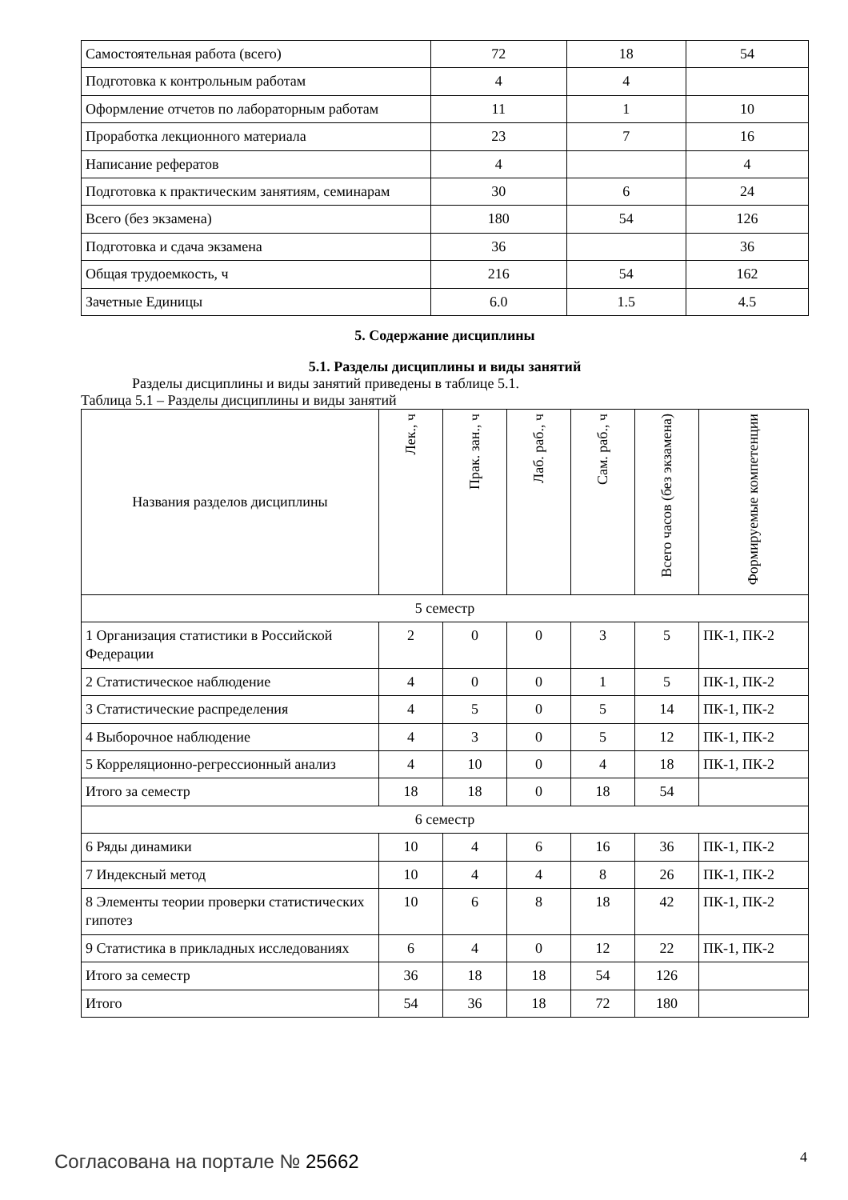| Самостоятельная работа (всего) | 72 | 18 | 54 |
| Подготовка к контрольным работам | 4 | 4 | |
| Оформление отчетов по лабораторным работам | 11 | 1 | 10 |
| Проработка лекционного материала | 23 | 7 | 16 |
| Написание рефератов | 4 | | 4 |
| Подготовка к практическим занятиям, семинарам | 30 | 6 | 24 |
| Всего (без экзамена) | 180 | 54 | 126 |
| Подготовка и сдача экзамена | 36 | | 36 |
| Общая трудоемкость, ч | 216 | 54 | 162 |
| Зачетные Единицы | 6.0 | 1.5 | 4.5 |
5. Содержание дисциплины
5.1. Разделы дисциплины и виды занятий
Разделы дисциплины и виды занятий приведены в таблице 5.1.
Таблица 5.1 – Разделы дисциплины и виды занятий
| Названия разделов дисциплины | Лек., ч | Прак. зан., ч | Лаб. раб., ч | Сам. раб., ч | Всего часов (без экзамена) | Формируемые компетенции |
| --- | --- | --- | --- | --- | --- | --- |
| 5 семестр | | | | | | |
| 1 Организация статистики в Российской Федерации | 2 | 0 | 0 | 3 | 5 | ПК-1, ПК-2 |
| 2 Статистическое наблюдение | 4 | 0 | 0 | 1 | 5 | ПК-1, ПК-2 |
| 3 Статистические распределения | 4 | 5 | 0 | 5 | 14 | ПК-1, ПК-2 |
| 4 Выборочное наблюдение | 4 | 3 | 0 | 5 | 12 | ПК-1, ПК-2 |
| 5 Корреляционно-регрессионный анализ | 4 | 10 | 0 | 4 | 18 | ПК-1, ПК-2 |
| Итого за семестр | 18 | 18 | 0 | 18 | 54 | |
| 6 семестр | | | | | | |
| 6 Ряды динамики | 10 | 4 | 6 | 16 | 36 | ПК-1, ПК-2 |
| 7 Индексный метод | 10 | 4 | 4 | 8 | 26 | ПК-1, ПК-2 |
| 8 Элементы теории проверки статистических гипотез | 10 | 6 | 8 | 18 | 42 | ПК-1, ПК-2 |
| 9 Статистика в прикладных исследованиях | 6 | 4 | 0 | 12 | 22 | ПК-1, ПК-2 |
| Итого за семестр | 36 | 18 | 18 | 54 | 126 | |
| Итого | 54 | 36 | 18 | 72 | 180 | |
Согласована на портале № 25662 4